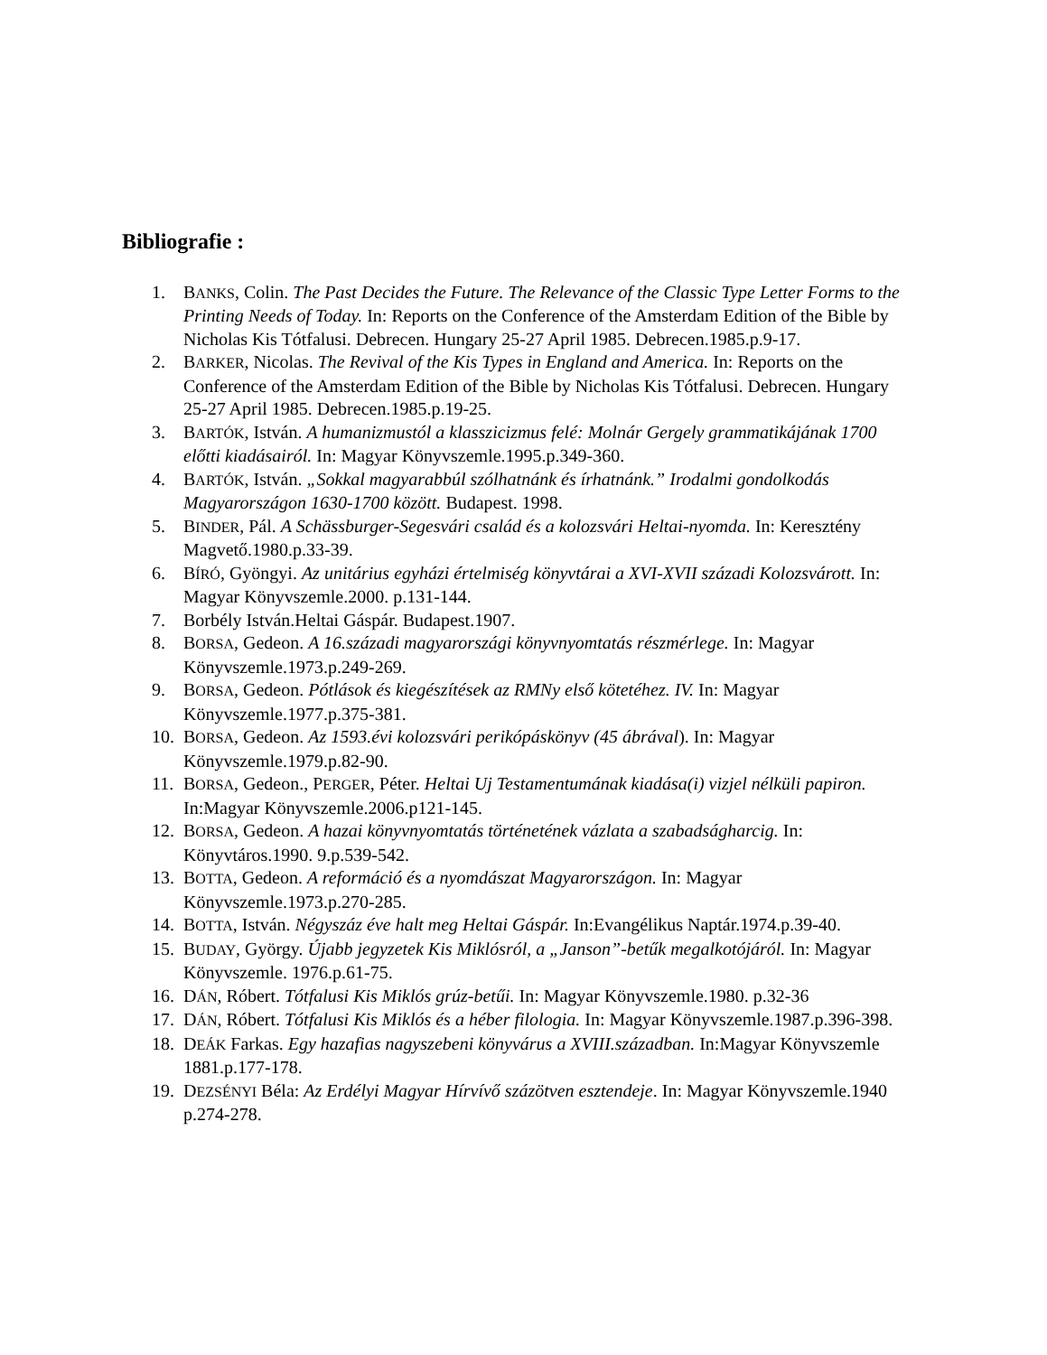Bibliografie :
1. BANKS, Colin. The Past Decides the Future. The Relevance of the Classic Type Letter Forms to the Printing Needs of Today. In: Reports on the Conference of the Amsterdam Edition of the Bible by Nicholas Kis Tótfalusi. Debrecen. Hungary 25-27 April 1985. Debrecen.1985.p.9-17.
2. BARKER, Nicolas. The Revival of the Kis Types in England and America. In: Reports on the Conference of the Amsterdam Edition of the Bible by Nicholas Kis Tótfalusi. Debrecen. Hungary 25-27 April 1985. Debrecen.1985.p.19-25.
3. BARTÓK, István. A humanizmustól a klasszicizmus felé: Molnár Gergely grammatikájának 1700 előtti kiadásairól. In: Magyar Könyvszemle.1995.p.349-360.
4. BARTÓK, István. „Sokkal magyarabbúl szólhatnánk és írhatnánk.” Irodalmi gondolkodás Magyarországon 1630-1700 között. Budapest. 1998.
5. BINDER, Pál. A Schässburger-Segesvári család és a kolozsvári Heltai-nyomda. In: Keresztény Magvető.1980.p.33-39.
6. BÍRÓ, Gyöngyi. Az unitárius egyházi értelmiség könyvtárai a XVI-XVII századi Kolozsvárott. In: Magyar Könyvszemle.2000. p.131-144.
7. Borbély István.Heltai Gáspár. Budapest.1907.
8. BORSA, Gedeon. A 16.századi magyarországi könyvnyomtatás részmérlege. In: Magyar Könyvszemle.1973.p.249-269.
9. BORSA, Gedeon. Pótlások és kiegészítések az RMNy első kötetéhez. IV. In: Magyar Könyvszemle.1977.p.375-381.
10. BORSA, Gedeon. Az 1593.évi kolozsvári perikópáskönyv (45 ábrával). In: Magyar Könyvszemle.1979.p.82-90.
11. BORSA, Gedeon., PERGER, Péter. Heltai Uj Testamentumának kiadása(i) vizjel nélküli papiron. In:Magyar Könyvszemle.2006.p121-145.
12. BORSA, Gedeon. A hazai könyvnyomtatás történetének vázlata a szabadságharcig. In: Könyvtáros.1990. 9.p.539-542.
13. BOTTA, Gedeon. A reformáció és a nyomdászat Magyarországon. In: Magyar Könyvszemle.1973.p.270-285.
14. BOTTA, István. Négyszáz éve halt meg Heltai Gáspár. In:Evangélikus Naptár.1974.p.39-40.
15. BUDAY, György. Újabb jegyzetek Kis Miklósról, a „Janson”-betűk megalkotójáról. In: Magyar Könyvszemle. 1976.p.61-75.
16. DÁN, Róbert. Tótfalusi Kis Miklós grúz-betűi. In: Magyar Könyvszemle.1980. p.32-36
17. DÁN, Róbert. Tótfalusi Kis Miklós és a héber filologia. In: Magyar Könyvszemle.1987.p.396-398.
18. DEÁK Farkas. Egy hazafias nagyszebeni könyvárus a XVIII.században. In:Magyar Könyvszemle 1881.p.177-178.
19. DEZSÉNYI Béla: Az Erdélyi Magyar Hírvívő százötven esztendeje. In: Magyar Könyvszemle.1940 p.274-278.